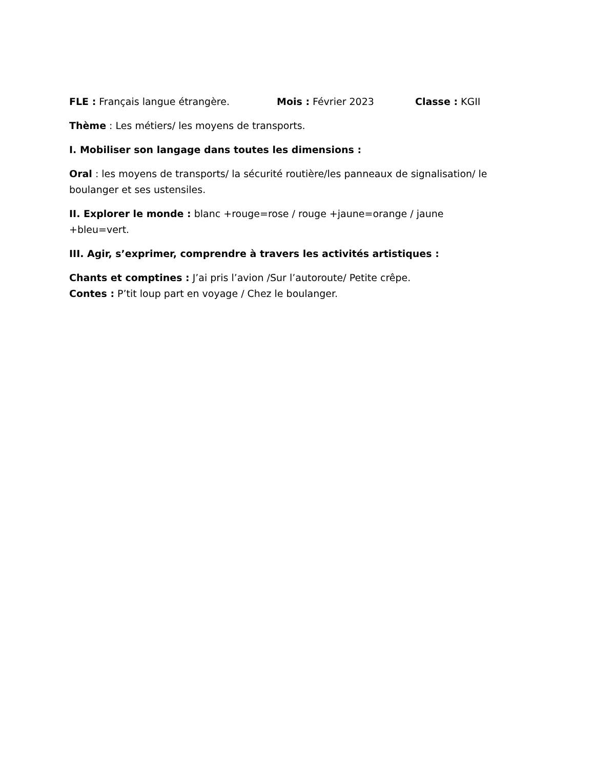FLE : Français langue étrangère. Mois : Février 2023 Classe : KGII
Thème : Les métiers/ les moyens de transports.
I. Mobiliser son langage dans toutes les dimensions :
Oral : les moyens de transports/ la sécurité routière/les panneaux de signalisation/ le boulanger et ses ustensiles.
II. Explorer le monde : blanc +rouge=rose / rouge +jaune=orange / jaune +bleu=vert.
III. Agir, s’exprimer, comprendre à travers les activités artistiques :
Chants et comptines : J’ai pris l’avion /Sur l’autoroute/ Petite crêpe.
Contes : P’tit loup part en voyage / Chez le boulanger.